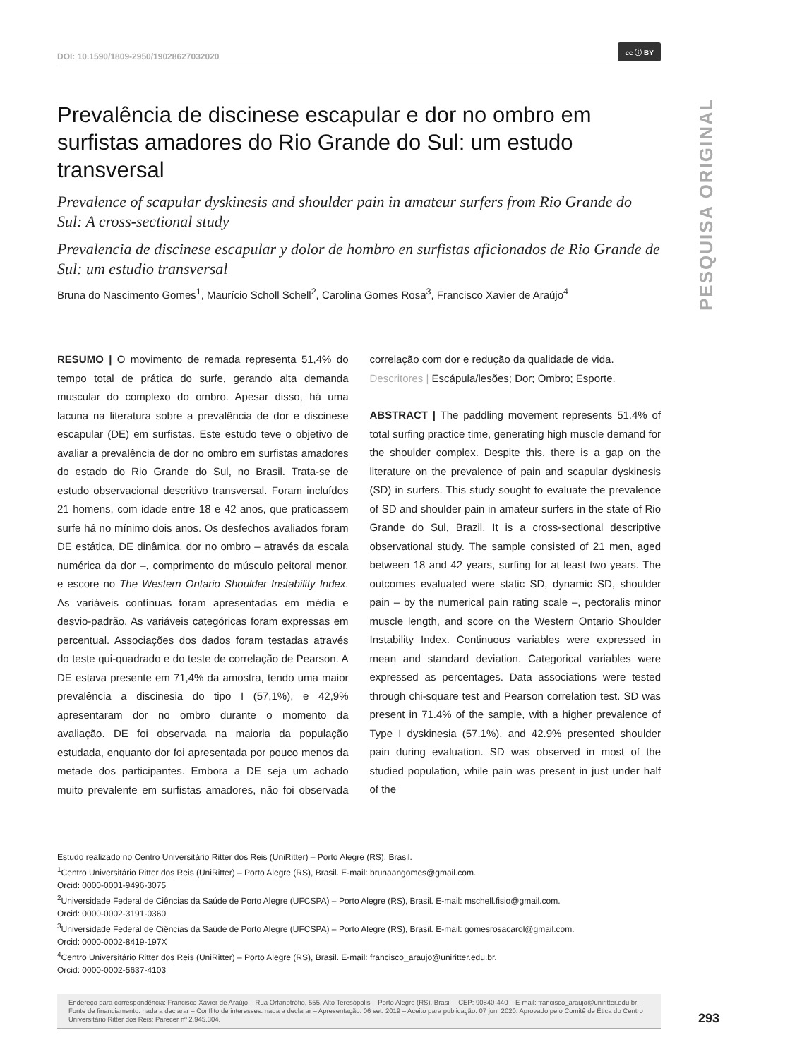PESQUISA ORIGINAL
DOI: 10.1590/1809-2950/19028627032020 cc ⓘ BY
Prevalência de discinese escapular e dor no ombro em surfistas amadores do Rio Grande do Sul: um estudo transversal
Prevalence of scapular dyskinesis and shoulder pain in amateur surfers from Rio Grande do Sul: A cross-sectional study
Prevalencia de discinese escapular y dolor de hombro en surfistas aficionados de Rio Grande de Sul: um estudio transversal
Bruna do Nascimento Gomes<sup>1</sup>, Maurício Scholl Schell<sup>2</sup>, Carolina Gomes Rosa<sup>3</sup>, Francisco Xavier de Araújo<sup>4</sup>
RESUMO | O movimento de remada representa 51,4% do tempo total de prática do surfe, gerando alta demanda muscular do complexo do ombro. Apesar disso, há uma lacuna na literatura sobre a prevalência de dor e discinese escapular (DE) em surfistas. Este estudo teve o objetivo de avaliar a prevalência de dor no ombro em surfistas amadores do estado do Rio Grande do Sul, no Brasil. Trata-se de estudo observacional descritivo transversal. Foram incluídos 21 homens, com idade entre 18 e 42 anos, que praticassem surfe há no mínimo dois anos. Os desfechos avaliados foram DE estática, DE dinâmica, dor no ombro – através da escala numérica da dor –, comprimento do músculo peitoral menor, e escore no The Western Ontario Shoulder Instability Index. As variáveis contínuas foram apresentadas em média e desvio-padrão. As variáveis categóricas foram expressas em percentual. Associações dos dados foram testadas através do teste qui-quadrado e do teste de correlação de Pearson. A DE estava presente em 71,4% da amostra, tendo uma maior prevalência a discinesia do tipo I (57,1%), e 42,9% apresentaram dor no ombro durante o momento da avaliação. DE foi observada na maioria da população estudada, enquanto dor foi apresentada por pouco menos da metade dos participantes. Embora a DE seja um achado muito prevalente em surfistas amadores, não foi observada correlação com dor e redução da qualidade de vida.
Descritores | Escápula/lesões; Dor; Ombro; Esporte.
ABSTRACT | The paddling movement represents 51.4% of total surfing practice time, generating high muscle demand for the shoulder complex. Despite this, there is a gap on the literature on the prevalence of pain and scapular dyskinesis (SD) in surfers. This study sought to evaluate the prevalence of SD and shoulder pain in amateur surfers in the state of Rio Grande do Sul, Brazil. It is a cross-sectional descriptive observational study. The sample consisted of 21 men, aged between 18 and 42 years, surfing for at least two years. The outcomes evaluated were static SD, dynamic SD, shoulder pain – by the numerical pain rating scale –, pectoralis minor muscle length, and score on the Western Ontario Shoulder Instability Index. Continuous variables were expressed in mean and standard deviation. Categorical variables were expressed as percentages. Data associations were tested through chi-square test and Pearson correlation test. SD was present in 71.4% of the sample, with a higher prevalence of Type I dyskinesia (57.1%), and 42.9% presented shoulder pain during evaluation. SD was observed in most of the studied population, while pain was present in just under half of the
Estudo realizado no Centro Universitário Ritter dos Reis (UniRitter) – Porto Alegre (RS), Brasil.
<sup>1</sup> Centro Universitário Ritter dos Reis (UniRitter) – Porto Alegre (RS), Brasil. E-mail: brunaangomes@gmail.com.
Orcid: 0000-0001-9496-3075
<sup>2</sup> Universidade Federal de Ciências da Saúde de Porto Alegre (UFCSPA) – Porto Alegre (RS), Brasil. E-mail: mschell.fisio@gmail.com.
Orcid: 0000-0002-3191-0360
<sup>3</sup> Universidade Federal de Ciências da Saúde de Porto Alegre (UFCSPA) – Porto Alegre (RS), Brasil. E-mail: gomesrosacarol@gmail.com.
Orcid: 0000-0002-8419-197X
<sup>4</sup> Centro Universitário Ritter dos Reis (UniRitter) – Porto Alegre (RS), Brasil. E-mail: francisco_araujo@uniritter.edu.br.
Orcid: 0000-0002-5637-4103
Endereço para correspondência: Francisco Xavier de Araújo – Rua Orfanotrófio, 555, Alto Teresópolis – Porto Alegre (RS), Brasil – CEP: 90840-440 – E-mail: francisco_araujo@uniritter.edu.br – Fonte de financiamento: nada a declarar – Conflito de interesses: nada a declarar – Apresentação: 06 set. 2019 – Aceito para publicação: 07 jun. 2020. Aprovado pelo Comitê de Ética do Centro Universitário Ritter dos Reis: Parecer nº 2.945.304.
293